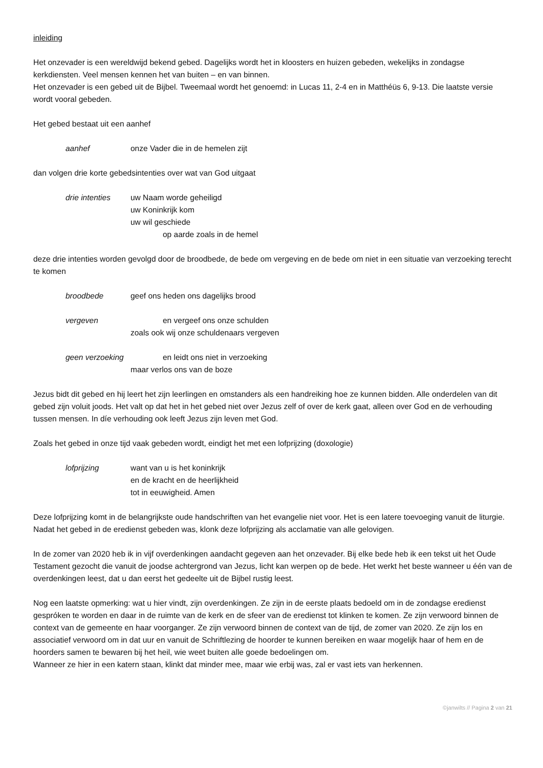inleiding
Het onzevader is een wereldwijd bekend gebed. Dagelijks wordt het in kloosters en huizen gebeden, wekelijks in zondagse kerkdiensten. Veel mensen kennen het van buiten – en van binnen.
Het onzevader is een gebed uit de Bijbel. Tweemaal wordt het genoemd: in Lucas 11, 2-4 en in Matthéüs 6, 9-13. Die laatste versie wordt vooral gebeden.
Het gebed bestaat uit een aanhef
aanhef onze Vader die in de hemelen zijt
dan volgen drie korte gebedsintenties over wat van God uitgaat
drie intenties
uw Naam worde geheiligd
uw Koninkrijk kom
uw wil geschiede
op aarde zoals in de hemel
deze drie intenties worden gevolgd door de broodbede, de bede om vergeving en de bede om niet in een situatie van verzoeking terecht te komen
broodbede geef ons heden ons dagelijks brood
vergeven en vergeef ons onze schulden
zoals ook wij onze schuldenaars vergeven
geen verzoeking
en leidt ons niet in verzoeking
maar verlos ons van de boze
Jezus bidt dit gebed en hij leert het zijn leerlingen en omstanders als een handreiking hoe ze kunnen bidden. Alle onderdelen van dit gebed zijn voluit joods. Het valt op dat het in het gebed niet over Jezus zelf of over de kerk gaat, alleen over God en de verhouding tussen mensen. In díe verhouding ook leeft Jezus zijn leven met God.
Zoals het gebed in onze tijd vaak gebeden wordt, eindigt het met een lofprijzing (doxologie)
lofprijzing want van u is het koninkrijk
en de kracht en de heerlijkheid
tot in eeuwigheid. Amen
Deze lofprijzing komt in de belangrijkste oude handschriften van het evangelie niet voor. Het is een latere toevoeging vanuit de liturgie. Nadat het gebed in de eredienst gebeden was, klonk deze lofprijzing als acclamatie van alle gelovigen.
In de zomer van 2020 heb ik in vijf overdenkingen aandacht gegeven aan het onzevader. Bij elke bede heb ik een tekst uit het Oude Testament gezocht die vanuit de joodse achtergrond van Jezus, licht kan werpen op de bede. Het werkt het beste wanneer u één van de overdenkingen leest, dat u dan eerst het gedeelte uit de Bijbel rustig leest.
Nog een laatste opmerking: wat u hier vindt, zijn overdenkingen. Ze zijn in de eerste plaats bedoeld om in de zondagse eredienst gespróken te worden en daar in de ruimte van de kerk en de sfeer van de eredienst tot klinken te komen. Ze zijn verwoord binnen de context van de gemeente en haar voorganger. Ze zijn verwoord binnen de context van de tijd, de zomer van 2020. Ze zijn los en associatief verwoord om in dat uur en vanuit de Schriftlezing de hoorder te kunnen bereiken en waar mogelijk haar of hem en de hoorders samen te bewaren bij het heil, wie weet buiten alle goede bedoelingen om.
Wanneer ze hier in een katern staan, klinkt dat minder mee, maar wie erbij was, zal er vast iets van herkennen.
©janwilts // Pagina 2 van 21